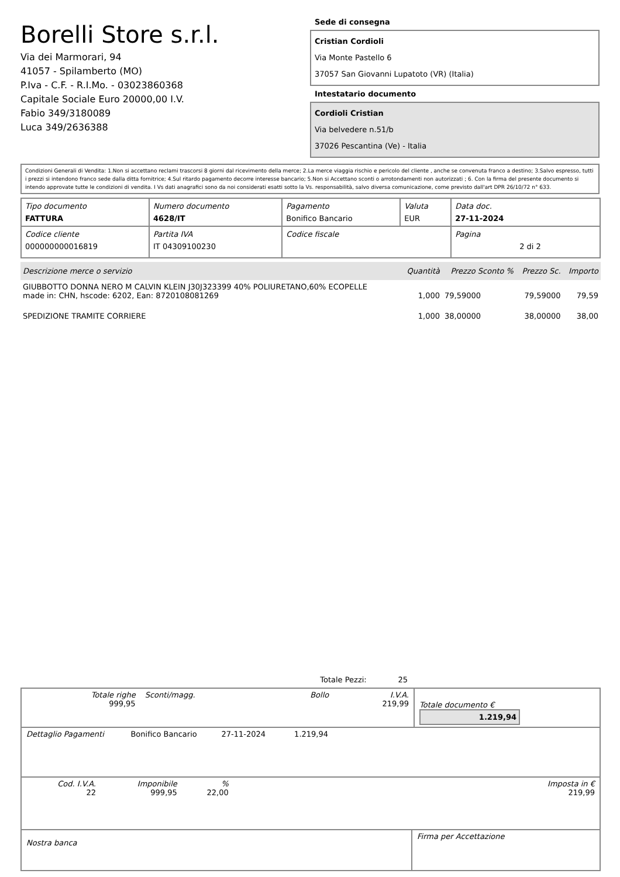Borelli Store s.r.l.
Via dei Marmorari, 94
41057 - Spilamberto (MO)
P.Iva - C.F. - R.I.Mo. - 03023860368
Capitale Sociale Euro 20000,00 I.V.
Fabio 349/3180089
Luca 349/2636388
Sede di consegna
Cristian Cordioli
Via Monte Pastello 6
37057 San Giovanni Lupatoto (VR) (Italia)
Intestatario documento
Cordioli Cristian
Via belvedere n.51/b
37026 Pescantina (Ve) - Italia
Condizioni Generali di Vendita: 1.Non si accettano reclami trascorsi 8 giorni dal ricevimento della merce; 2.La merce viaggia rischio e pericolo del cliente , anche se convenuta franco a destino; 3.Salvo espresso, tutti i prezzi si intendono franco sede dalla ditta fornitrice; 4.Sul ritardo pagamento decorre interesse bancario; 5.Non si Accettano sconti o arrotondamenti non autorizzati ; 6. Con la firma del presente documento si intendo approvate tutte le condizioni di vendita. I Vs dati anagrafici sono da noi considerati esatti sotto la Vs. responsabilità, salvo diversa comunicazione, come previsto dall'art DPR 26/10/72 n° 633.
| Tipo documento FATTURA | Numero documento 4628/IT | Pagamento Bonifico Bancario | Valuta EUR | Data doc. 27-11-2024 |
| Codice cliente 000000000016819 | Partita IVA IT 04309100230 | Codice fiscale | | Pagina 2 di 2 |
| Descrizione merce o servizio | Quantità | Prezzo Sconto % | Prezzo Sc. | Importo |
| --- | --- | --- | --- | --- |
| GIUBBOTTO DONNA NERO M CALVIN KLEIN J30J323399 40% POLIURETANO,60% ECOPELLE made in: CHN, hscode: 6202, Ean: 8720108081269 | 1,000 | 79,59000 | 79,59000 | 79,59 |
| SPEDIZIONE TRAMITE CORRIERE | 1,000 | 38,00000 | 38,00000 | 38,00 |
Totale Pezzi: 25
| Totale righe 999,95 | Sconti/magg. | Bollo | I.V.A. 219,99 | Totale documento € 1.219,94 |
| Dettaglio Pagamenti | Bonifico Bancario | 27-11-2024 | 1.219,94 | |
| Cod. I.V.A. 22 | Imponibile 999,95 | % 22,00 | | Imposta in € 219,99 |
| Nostra banca | Firma per Accettazione |